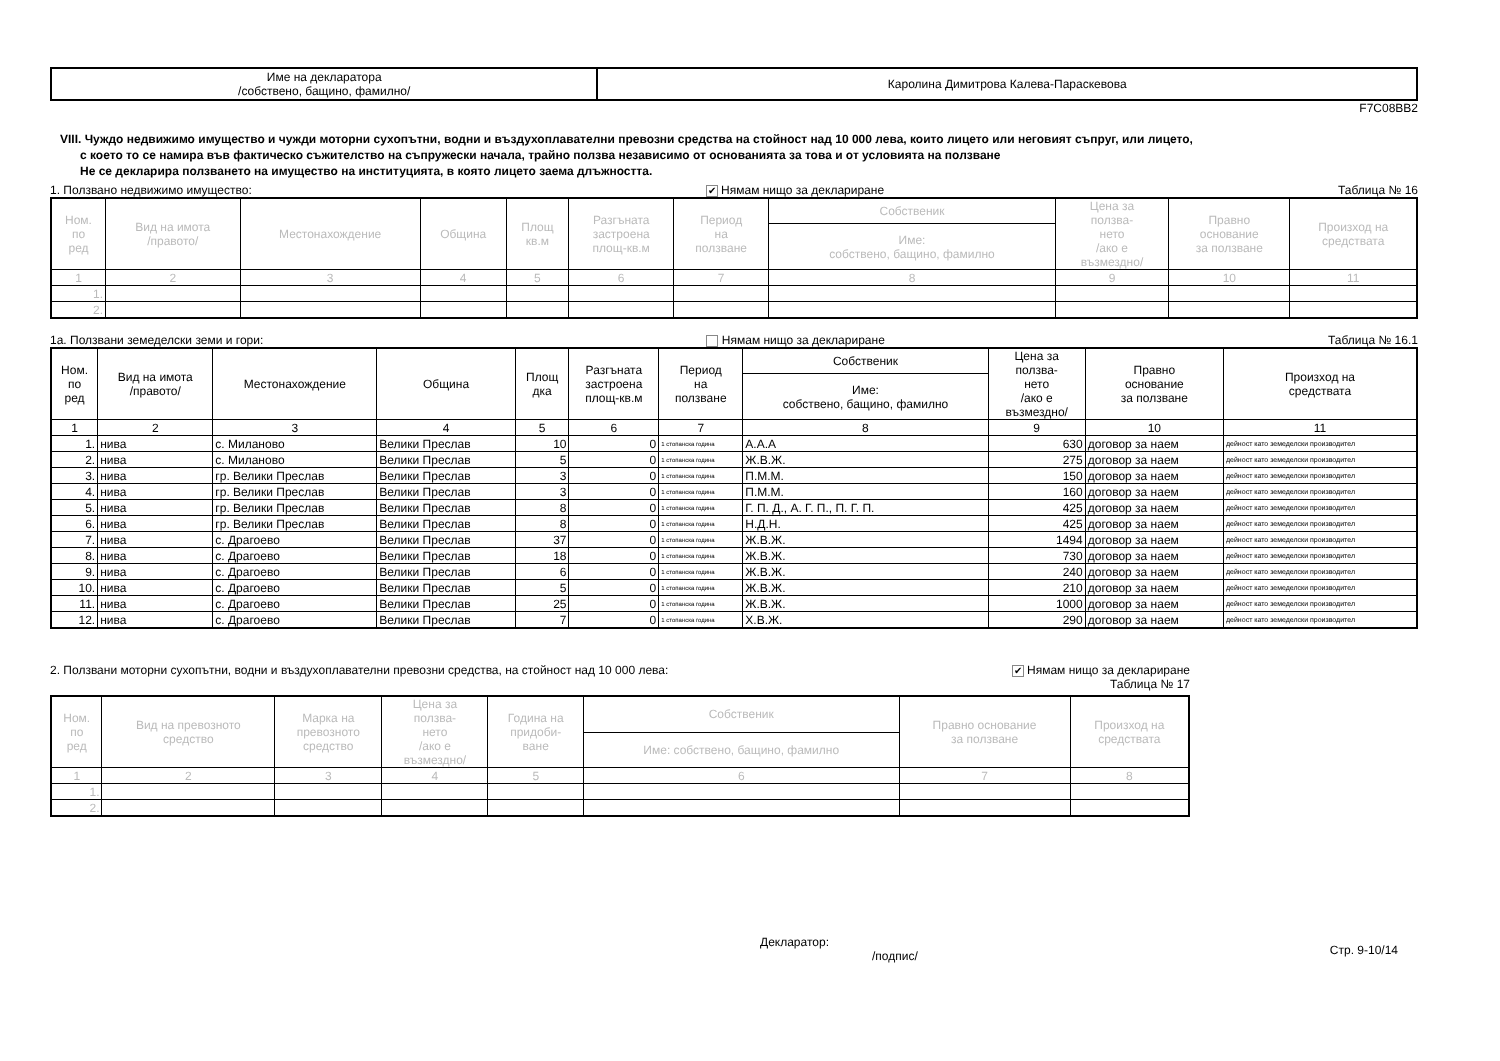| Име на декларатора /собствено, бащино, фамилно/ | Каролина Димитрова Калева-Параскевова |
F7C08BB2
VIII. Чуждо недвижимо имущество и чужди моторни сухопътни, водни и въздухоплавателни превозни средства на стойност над 10 000 лева, които лицето или неговият съпруг, или лицето,
с което то се намира във фактическо съжителство на съпружески начала, трайно ползва независимо от основанията за това и от условията на ползване
Не се декларира ползването на имущество на институцията, в която лицето заема длъжността.
1. Ползвано недвижимо имущество: ✔ Нямам нищо за деклариране Таблица № 16
| Ном. по ред | Вид на имота /правото/ | Местонахождение | Община | Площ кв.м | Разгъната застроена площ-кв.м | Период на ползване | Собственик | Цена за ползва- нето /ако е възмездно/ | Правно основание за ползване | Произход на средствата |
| --- | --- | --- | --- | --- | --- | --- | --- | --- | --- | --- |
| | | | | | | | Име: собствено, бащино, фамилно | | | |
| 1 | 2 | 3 | 4 | 5 | 6 | 7 | 8 | 9 | 10 | 11 |
| 1. | | | | | | | | | | |
| 2. | | | | | | | | | | |
1а. Ползвани земеделски земи и гори: Нямам нищо за деклариране Таблица № 16.1
| Ном. по ред | Вид на имота /правото/ | Местонахождение | Община | Площ дка | Разгъната застроена площ-кв.м | Период на ползване | Собственик | Цена за ползва- нето /ако е възмездно/ | Правно основание за ползване | Произход на средствата |
| --- | --- | --- | --- | --- | --- | --- | --- | --- | --- | --- |
| | | | | | | | Име: собствено, бащино, фамилно | | | |
| 1 | 2 | 3 | 4 | 5 | 6 | 7 | 8 | 9 | 10 | 11 |
| 1. | нива | с. Миланово | Велики Преслав | 10 | 0 | 1 стопанска година | А.А.А | 630 | договор за наем | дейност като земеделски производител |
| 2. | нива | с. Миланово | Велики Преслав | 5 | 0 | 1 стопанска година | Ж.В.Ж. | 275 | договор за наем | дейност като земеделски производител |
| 3. | нива | гр. Велики Преслав | Велики Преслав | 3 | 0 | 1 стопанска година | П.М.М. | 150 | договор за наем | дейност като земеделски производител |
| 4. | нива | гр. Велики Преслав | Велики Преслав | 3 | 0 | 1 стопанска година | П.М.М. | 160 | договор за наем | дейност като земеделски производител |
| 5. | нива | гр. Велики Преслав | Велики Преслав | 8 | 0 | 1 стопанска година | Г. П. Д., А. Г. П., П. Г. П. | 425 | договор за наем | дейност като земеделски производител |
| 6. | нива | гр. Велики Преслав | Велики Преслав | 8 | 0 | 1 стопанска година | Н.Д.Н. | 425 | договор за наем | дейност като земеделски производител |
| 7. | нива | с. Драгоево | Велики Преслав | 37 | 0 | 1 стопанска година | Ж.В.Ж. | 1494 | договор за наем | дейност като земеделски производител |
| 8. | нива | с. Драгоево | Велики Преслав | 18 | 0 | 1 стопанска година | Ж.В.Ж. | 730 | договор за наем | дейност като земеделски производител |
| 9. | нива | с. Драгоево | Велики Преслав | 6 | 0 | 1 стопанска година | Ж.В.Ж. | 240 | договор за наем | дейност като земеделски производител |
| 10. | нива | с. Драгоево | Велики Преслав | 5 | 0 | 1 стопанска година | Ж.В.Ж. | 210 | договор за наем | дейност като земеделски производител |
| 11. | нива | с. Драгоево | Велики Преслав | 25 | 0 | 1 стопанска година | Ж.В.Ж. | 1000 | договор за наем | дейност като земеделски производител |
| 12. | нива | с. Драгоево | Велики Преслав | 7 | 0 | 1 стопанска година | Х.В.Ж. | 290 | договор за наем | дейност като земеделски производител |
2. Ползвани моторни сухопътни, водни и въздухоплавателни превозни средства, на стойност над 10 000 лева: ✔ Нямам нищо за деклариране
Таблица № 17
| Ном. по ред | Вид на превозното средство | Марка на превозното средство | Цена за ползва- нето /ако е възмездно/ | Година на придоби- ване | Собственик | Правно основание за ползване | Произход на средствата |
| --- | --- | --- | --- | --- | --- | --- | --- |
| | | | | | Име: собствено, бащино, фамилно | | |
| 1 | 2 | 3 | 4 | 5 | 6 | 7 | 8 |
| 1. | | | | | | | |
| 2. | | | | | | | |
Декларатор:
/подпис/ Стр. 9-10/14